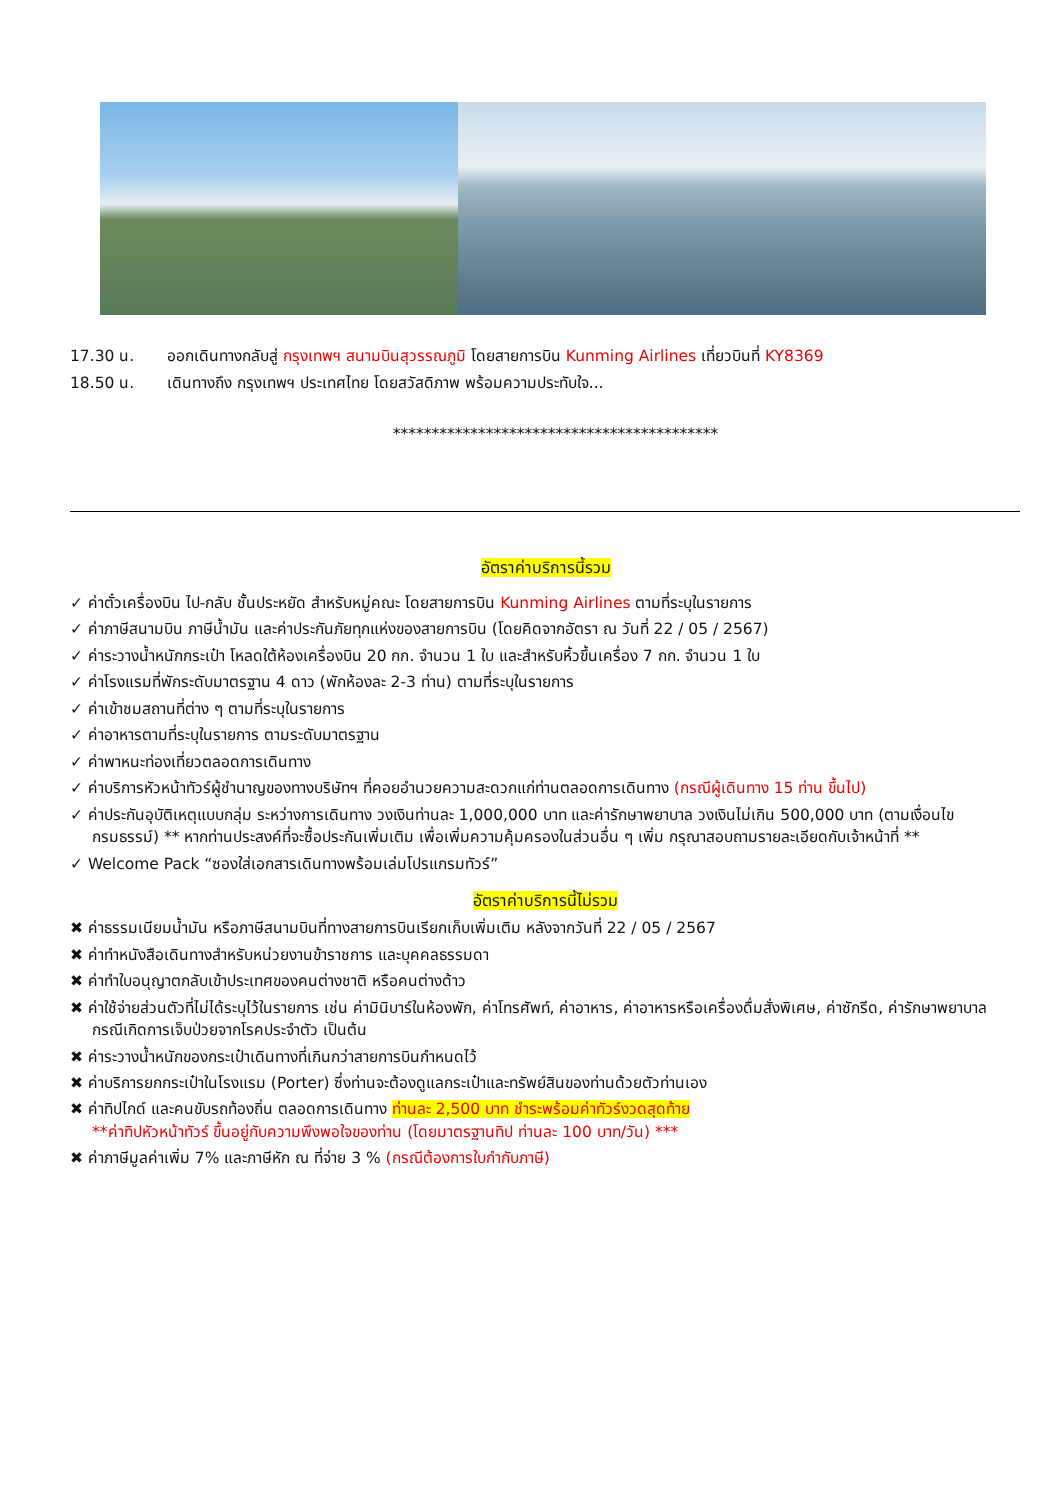17.30 น. ออกเดินทางกลับสู่ กรุงเทพฯ สนามบินสุวรรณภูมิ โดยสายการบิน Kunming Airlines เที่ยวบินที่ KY8369
18.50 น. เดินทางถึง กรุงเทพฯ ประเทศไทย โดยสวัสดิภาพ พร้อมความประทับใจ...
******************************************
อัตราค่าบริการนี้รวม
✓ ค่าตั๋วเครื่องบิน ไป-กลับ ชั้นประหยัด สำหรับหมู่คณะ โดยสายการบิน Kunming Airlines ตามที่ระบุในรายการ
✓ ค่าภาษีสนามบิน ภาษีน้ำมัน และค่าประกันภัยทุกแห่งของสายการบิน (โดยคิดจากอัตรา ณ วันที่ 22 / 05 / 2567)
✓ ค่าระวางน้ำหนักกระเป๋า โหลดใต้ห้องเครื่องบิน 20 กก. จำนวน 1 ใบ และสำหรับหิ้วขึ้นเครื่อง 7 กก. จำนวน 1 ใบ
✓ ค่าโรงแรมที่พักระดับมาตรฐาน 4 ดาว (พักห้องละ 2-3 ท่าน) ตามที่ระบุในรายการ
✓ ค่าเข้าชมสถานที่ต่าง ๆ ตามที่ระบุในรายการ
✓ ค่าอาหารตามที่ระบุในรายการ ตามระดับมาตรฐาน
✓ ค่าพาหนะท่องเที่ยวตลอดการเดินทาง
✓ ค่าบริการหัวหน้าทัวร์ผู้ชำนาญของทางบริษัทฯ ที่คอยอำนวยความสะดวกแก่ท่านตลอดการเดินทาง (กรณีผู้เดินทาง 15 ท่าน ขึ้นไป)
✓ ค่าประกันอุบัติเหตุแบบกลุ่ม ระหว่างการเดินทาง วงเงินท่านละ 1,000,000 บาท และค่ารักษาพยาบาล วงเงินไม่เกิน 500,000 บาท (ตามเงื่อนไขกรมธรรม์) ** หากท่านประสงค์ที่จะซื้อประกันเพิ่มเติม เพื่อเพิ่มความคุ้มครองในส่วนอื่น ๆ เพิ่ม กรุณาสอบถามรายละเอียดกับเจ้าหน้าที่ **
✓ Welcome Pack “ซองใส่เอกสารเดินทางพร้อมเล่มโปรแกรมทัวร์”
อัตราค่าบริการนี้ไม่รวม
✖ ค่าธรรมเนียมน้ำมัน หรือภาษีสนามบินที่ทางสายการบินเรียกเก็บเพิ่มเติม หลังจากวันที่ 22 / 05 / 2567
✖ ค่าทำหนังสือเดินทางสำหรับหน่วยงานข้าราชการ และบุคคลธรรมดา
✖ ค่าทำใบอนุญาตกลับเข้าประเทศของคนต่างชาติ หรือคนต่างด้าว
✖ ค่าใช้จ่ายส่วนตัวที่ไม่ได้ระบุไว้ในรายการ เช่น ค่ามินิบาร์ในห้องพัก, ค่าโทรศัพท์, ค่าอาหาร, ค่าอาหารหรือเครื่องดื่มสั่งพิเศษ, ค่าซักรีด, ค่ารักษาพยาบาลกรณีเกิดการเจ็บป่วยจากโรคประจำตัว เป็นต้น
✖ ค่าระวางน้ำหนักของกระเป๋าเดินทางที่เกินกว่าสายการบินกำหนดไว้
✖ ค่าบริการยกกระเป๋าในโรงแรม (Porter) ซึ่งท่านจะต้องดูแลกระเป๋าและทรัพย์สินของท่านด้วยตัวท่านเอง
✖ ค่าทิปไกด์ และคนขับรถท้องถิ่น ตลอดการเดินทาง ท่านละ 2,500 บาท ชำระพร้อมค่าทัวร์งวดสุดท้าย
**ค่าทิปหัวหน้าทัวร์ ขึ้นอยู่กับความพึงพอใจของท่าน (โดยมาตรฐานทิป ท่านละ 100 บาท/วัน) ***
✖ ค่าภาษีมูลค่าเพิ่ม 7% และภาษีหัก ณ ที่จ่าย 3 % (กรณีต้องการใบกำกับภาษี)